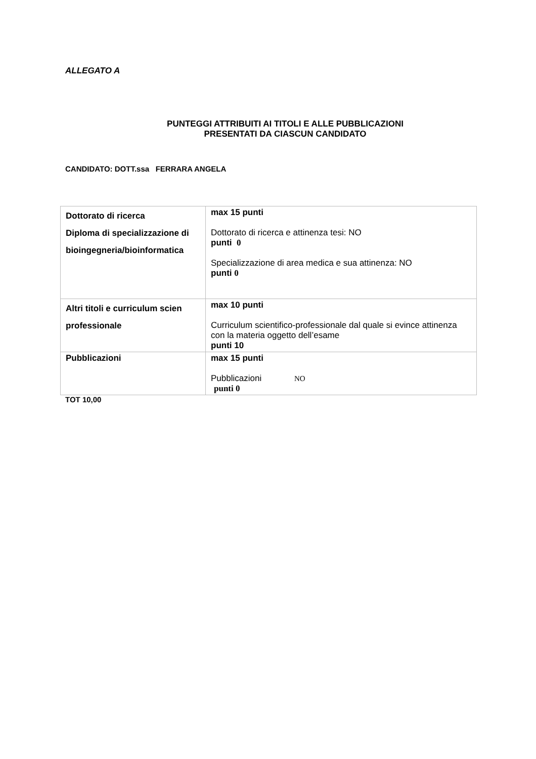ALLEGATO A
PUNTEGGI ATTRIBUITI AI TITOLI E ALLE PUBBLICAZIONI
PRESENTATI DA CIASCUN CANDIDATO
CANDIDATO: DOTT.ssa FERRARA ANGELA
| Dottorato di ricerca Diploma di specializzazione di bioingegneria/bioinformatica | max 15 punti Dottorato di ricerca e attinenza tesi: NO punti 0 Specializzazione di area medica e sua attinenza: NO punti 0 |
| Altri titoli e curriculum scien professionale | max 10 punti Curriculum scientifico-professionale dal quale si evince attinenza con la materia oggetto dell’esame punti 10 |
| Pubblicazioni | max 15 punti Pubblicazioni NO punti 0 |
TOT 10,00